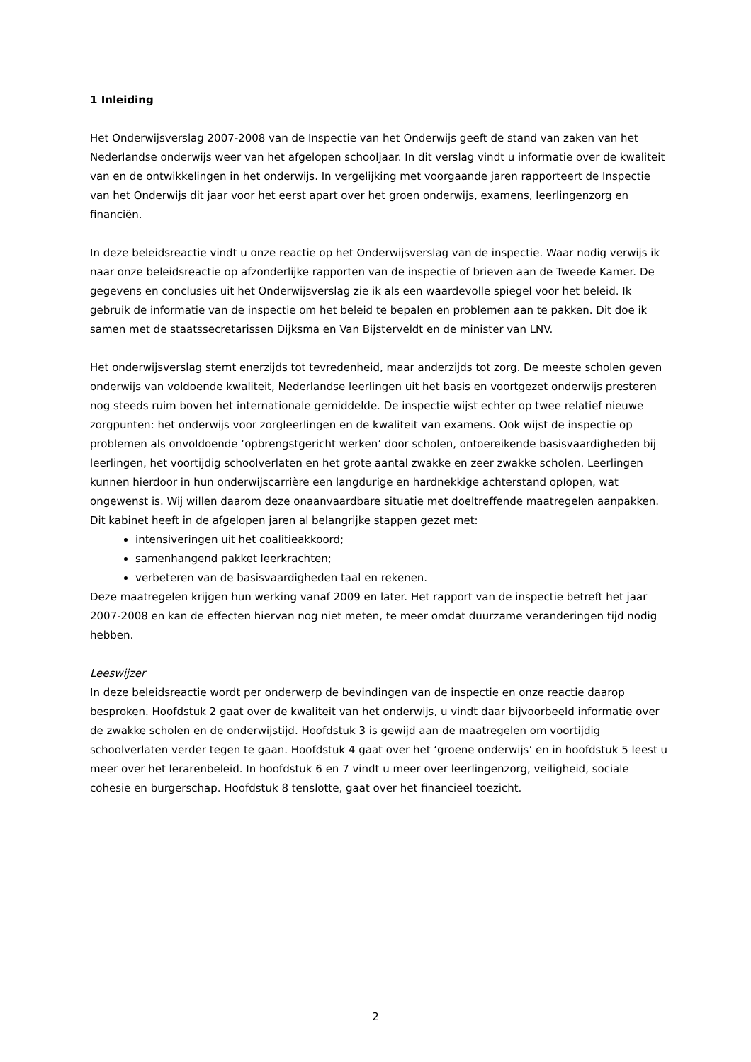1 Inleiding
Het Onderwijsverslag 2007-2008 van de Inspectie van het Onderwijs geeft de stand van zaken van het Nederlandse onderwijs weer van het afgelopen schooljaar. In dit verslag vindt u informatie over de kwaliteit van en de ontwikkelingen in het onderwijs. In vergelijking met voorgaande jaren rapporteert de Inspectie van het Onderwijs dit jaar voor het eerst apart over het groen onderwijs, examens, leerlingenzorg en financiën.
In deze beleidsreactie vindt u onze reactie op het Onderwijsverslag van de inspectie. Waar nodig verwijs ik naar onze beleidsreactie op afzonderlijke rapporten van de inspectie of brieven aan de Tweede Kamer. De gegevens en conclusies uit het Onderwijsverslag zie ik als een waardevolle spiegel voor het beleid. Ik gebruik de informatie van de inspectie om het beleid te bepalen en problemen aan te pakken. Dit doe ik samen met de staatssecretarissen Dijksma en Van Bijsterveldt en de minister van LNV.
Het onderwijsverslag stemt enerzijds tot tevredenheid, maar anderzijds tot zorg. De meeste scholen geven onderwijs van voldoende kwaliteit, Nederlandse leerlingen uit het basis en voortgezet onderwijs presteren nog steeds ruim boven het internationale gemiddelde. De inspectie wijst echter op twee relatief nieuwe zorgpunten: het onderwijs voor zorgleerlingen en de kwaliteit van examens. Ook wijst de inspectie op problemen als onvoldoende ‘opbrengstgericht werken’ door scholen, ontoereikende basisvaardigheden bij leerlingen, het voortijdig schoolverlaten en het grote aantal zwakke en zeer zwakke scholen. Leerlingen kunnen hierdoor in hun onderwijscarrière een langdurige en hardnekkige achterstand oplopen, wat ongewenst is. Wij willen daarom deze onaanvaardbare situatie met doeltreffende maatregelen aanpakken. Dit kabinet heeft in de afgelopen jaren al belangrijke stappen gezet met:
intensiveringen uit het coalitieakkoord;
samenhangend pakket leerkrachten;
verbeteren van de basisvaardigheden taal en rekenen.
Deze maatregelen krijgen hun werking vanaf 2009 en later. Het rapport van de inspectie betreft het jaar 2007-2008 en kan de effecten hiervan nog niet meten, te meer omdat duurzame veranderingen tijd nodig hebben.
Leeswijzer
In deze beleidsreactie wordt per onderwerp de bevindingen van de inspectie en onze reactie daarop besproken. Hoofdstuk 2 gaat over de kwaliteit van het onderwijs, u vindt daar bijvoorbeeld informatie over de zwakke scholen en de onderwijstijd. Hoofdstuk 3 is gewijd aan de maatregelen om voortijdig schoolverlaten verder tegen te gaan. Hoofdstuk 4 gaat over het ‘groene onderwijs’ en in hoofdstuk 5 leest u meer over het lerarenbeleid. In hoofdstuk 6 en 7 vindt u meer over leerlingenzorg, veiligheid, sociale cohesie en burgerschap. Hoofdstuk 8 tenslotte, gaat over het financieel toezicht.
2